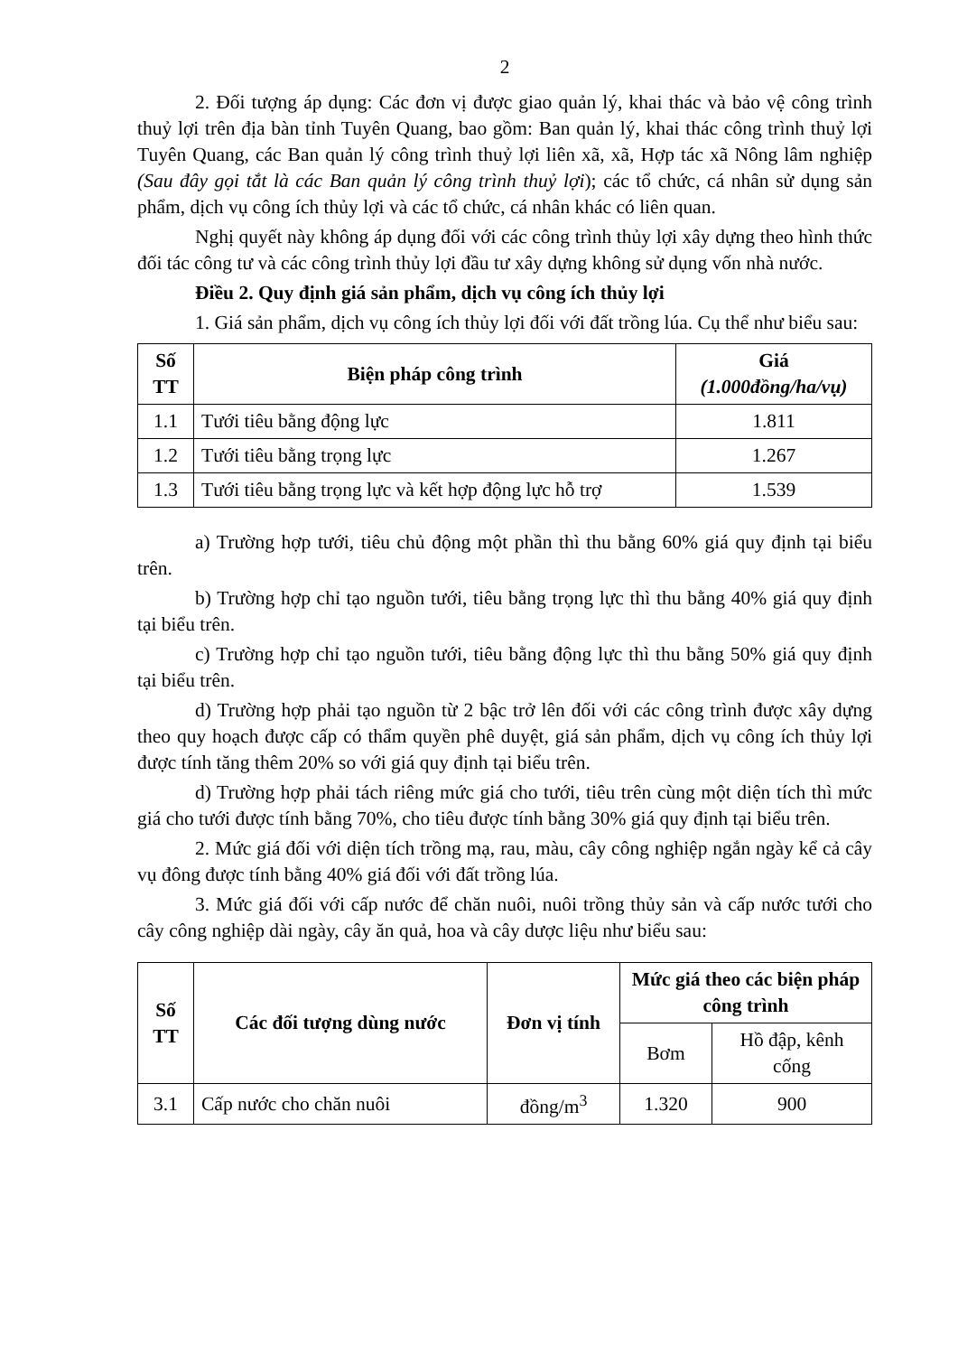2
2. Đối tượng áp dụng: Các đơn vị được giao quản lý, khai thác và bảo vệ công trình thuỷ lợi trên địa bàn tỉnh Tuyên Quang, bao gồm: Ban quản lý, khai thác công trình thuỷ lợi Tuyên Quang, các Ban quản lý công trình thuỷ lợi liên xã, xã, Hợp tác xã Nông lâm nghiệp (Sau đây gọi tắt là các Ban quản lý công trình thuỷ lợi); các tổ chức, cá nhân sử dụng sản phẩm, dịch vụ công ích thủy lợi và các tổ chức, cá nhân khác có liên quan.
Nghị quyết này không áp dụng đối với các công trình thủy lợi xây dựng theo hình thức đối tác công tư và các công trình thủy lợi đầu tư xây dựng không sử dụng vốn nhà nước.
Điều 2. Quy định giá sản phẩm, dịch vụ công ích thủy lợi
1. Giá sản phẩm, dịch vụ công ích thủy lợi đối với đất trồng lúa. Cụ thể như biểu sau:
| Số TT | Biện pháp công trình | Giá (1.000đồng/ha/vụ) |
| --- | --- | --- |
| 1.1 | Tưới tiêu bằng động lực | 1.811 |
| 1.2 | Tưới tiêu bằng trọng lực | 1.267 |
| 1.3 | Tưới tiêu bằng trọng lực và kết hợp động lực hỗ trợ | 1.539 |
a) Trường hợp tưới, tiêu chủ động một phần thì thu bằng 60% giá quy định tại biểu trên.
b) Trường hợp chỉ tạo nguồn tưới, tiêu bằng trọng lực thì thu bằng 40% giá quy định tại biểu trên.
c) Trường hợp chỉ tạo nguồn tưới, tiêu bằng động lực thì thu bằng 50% giá quy định tại biểu trên.
d) Trường hợp phải tạo nguồn từ 2 bậc trở lên đối với các công trình được xây dựng theo quy hoạch được cấp có thẩm quyền phê duyệt, giá sản phẩm, dịch vụ công ích thủy lợi được tính tăng thêm 20% so với giá quy định tại biểu trên.
d) Trường hợp phải tách riêng mức giá cho tưới, tiêu trên cùng một diện tích thì mức giá cho tưới được tính bằng 70%, cho tiêu được tính bằng 30% giá quy định tại biểu trên.
2. Mức giá đối với diện tích trồng mạ, rau, màu, cây công nghiệp ngắn ngày kể cả cây vụ đông được tính bằng 40% giá đối với đất trồng lúa.
3. Mức giá đối với cấp nước để chăn nuôi, nuôi trồng thủy sản và cấp nước tưới cho cây công nghiệp dài ngày, cây ăn quả, hoa và cây dược liệu như biểu sau:
| Số TT | Các đối tượng dùng nước | Đơn vị tính | Mức giá theo các biện pháp công trình | |
| --- | --- | --- | --- | --- |
| | | | Bơm | Hồ đập, kênh cống |
| 3.1 | Cấp nước cho chăn nuôi | đồng/m<sup>3</sup> | 1.320 | 900 |